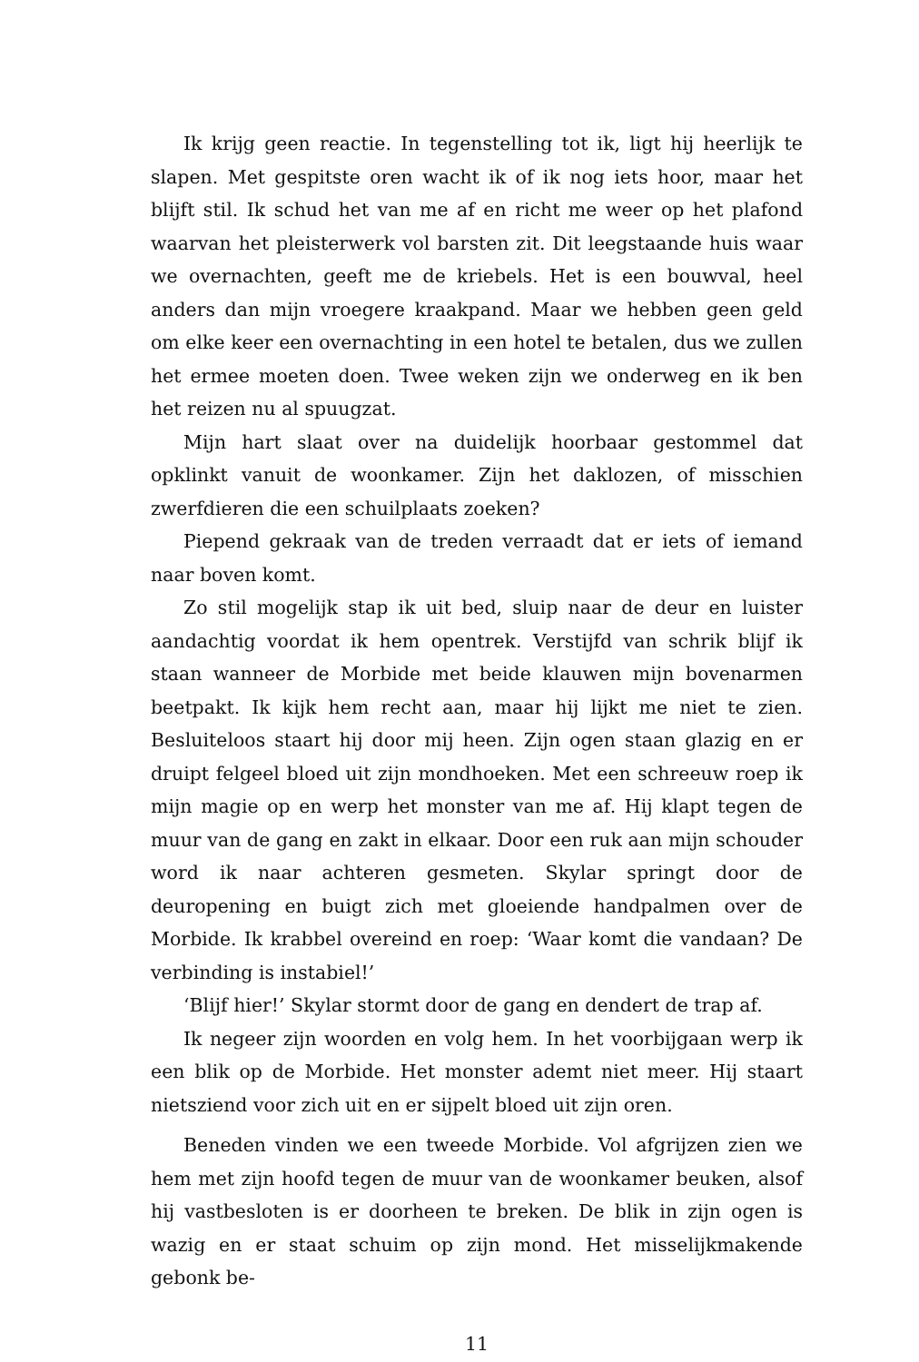Ik krijg geen reactie. In tegenstelling tot ik, ligt hij heerlijk te slapen. Met gespitste oren wacht ik of ik nog iets hoor, maar het blijft stil. Ik schud het van me af en richt me weer op het plafond waarvan het pleisterwerk vol barsten zit. Dit leegstaande huis waar we overnachten, geeft me de kriebels. Het is een bouwval, heel anders dan mijn vroegere kraakpand. Maar we hebben geen geld om elke keer een overnachting in een hotel te betalen, dus we zullen het ermee moeten doen. Twee weken zijn we onderweg en ik ben het reizen nu al spuugzat.
Mijn hart slaat over na duidelijk hoorbaar gestommel dat opklinkt vanuit de woonkamer. Zijn het daklozen, of misschien zwerfdieren die een schuilplaats zoeken?
Piepend gekraak van de treden verraadt dat er iets of iemand naar boven komt.
Zo stil mogelijk stap ik uit bed, sluip naar de deur en luister aandachtig voordat ik hem opentrek. Verstijfd van schrik blijf ik staan wanneer de Morbide met beide klauwen mijn bovenarmen beetpakt. Ik kijk hem recht aan, maar hij lijkt me niet te zien. Besluiteloos staart hij door mij heen. Zijn ogen staan glazig en er druipt felgeel bloed uit zijn mondhoeken. Met een schreeuw roep ik mijn magie op en werp het monster van me af. Hij klapt tegen de muur van de gang en zakt in elkaar. Door een ruk aan mijn schouder word ik naar achteren gesmeten. Skylar springt door de deuropening en buigt zich met gloeiende handpalmen over de Morbide. Ik krabbel overeind en roep: ‘Waar komt die vandaan? De verbinding is instabiel!’
‘Blijf hier!’ Skylar stormt door de gang en dendert de trap af.
Ik negeer zijn woorden en volg hem. In het voorbijgaan werp ik een blik op de Morbide. Het monster ademt niet meer. Hij staart nietsziend voor zich uit en er sijpelt bloed uit zijn oren.
Beneden vinden we een tweede Morbide. Vol afgrijzen zien we hem met zijn hoofd tegen de muur van de woonkamer beuken, alsof hij vastbesloten is er doorheen te breken. De blik in zijn ogen is wazig en er staat schuim op zijn mond. Het misselijkmakende gebonk be-
11